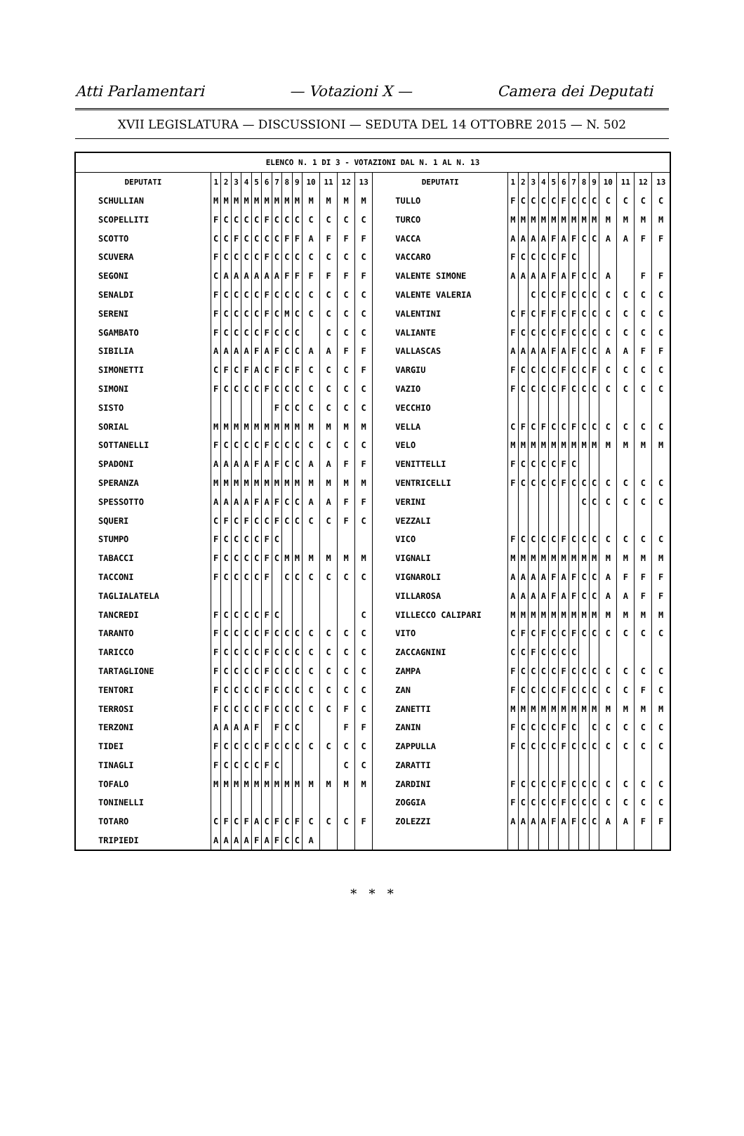Atti Parlamentari — Votazioni X — Camera dei Deputati
XVII LEGISLATURA — DISCUSSIONI — SEDUTA DEL 14 OTTOBRE 2015 — N. 502
| ELENCO N. 1 DI 3 - VOTAZIONI DAL N. 1 AL N. 13 | | | | | | | | | | | | | | | | | | | | | | | | | | | |
| --- | --- | --- | --- | --- | --- | --- | --- | --- | --- | --- | --- | --- | --- | --- | --- | --- | --- | --- | --- | --- | --- | --- | --- | --- | --- | --- | --- |
| DEPUTATI | 1 | 2 | 3 | 4 | 5 | 6 | 7 | 8 | 9 | 10 | 11 | 12 | 13 | DEPUTATI | 1 | 2 | 3 | 4 | 5 | 6 | 7 | 8 | 9 | 10 | 11 | 12 | 13 |
| SCHULLIAN | M | M | M | M | M | M | M | M | M | M | M | M | M | TULLO | F | C | C | C | C | F | C | C | C | C | C | C | C |
| SCOPELLITI | F | C | C | C | C | F | C | C | C | C | C | C | C | TURCO | M | M | M | M | M | M | M | M | M | M | M | M | M |
| SCOTTO | C | C | F | C | C | C | C | F | F | A | F | F | F | VACCA | A | A | A | A | F | A | F | C | C | A | A | F | F |
| SCUVERA | F | C | C | C | C | F | C | C | C | C | C | C | C | VACCARO | F | C | C | C | C | F | C | | | | | | |
| SEGONI | C | A | A | A | A | A | A | F | F | F | F | F | F | VALENTE SIMONE | A | A | A | A | F | A | F | C | C | A | | F | F |
| SENALDI | F | C | C | C | C | F | C | C | C | C | C | C | C | VALENTE VALERIA | | | C | C | C | F | C | C | C | C | C | C | C |
| SERENI | F | C | C | C | C | F | C | M | C | C | C | C | C | VALENTINI | C | F | C | F | F | C | F | C | C | C | C | C | C |
| SGAMBATO | F | C | C | C | C | F | C | C | C | | C | C | C | VALIANTE | F | C | C | C | C | F | C | C | C | C | C | C | C |
| SIBILIA | A | A | A | A | F | A | F | C | C | A | A | F | F | VALLASCAS | A | A | A | A | F | A | F | C | C | A | A | F | F |
| SIMONETTI | C | F | C | F | A | C | F | C | F | C | C | C | F | VARGIU | F | C | C | C | C | F | C | C | F | C | C | C | C |
| SIMONI | F | C | C | C | C | F | C | C | C | C | C | C | C | VAZIO | F | C | C | C | C | F | C | C | C | C | C | C | C |
| SISTO | | | | | | | F | C | C | C | C | C | C | VECCHIO | | | | | | | | | | | | | |
| SORIAL | M | M | M | M | M | M | M | M | M | M | M | M | M | VELLA | C | F | C | F | C | C | F | C | C | C | C | C | C |
| SOTTANELLI | F | C | C | C | C | F | C | C | C | C | C | C | C | VELO | M | M | M | M | M | M | M | M | M | M | M | M | M |
| SPADONI | A | A | A | A | F | A | F | C | C | A | A | F | F | VENITTELLI | F | C | C | C | C | F | C | | | | | | |
| SPERANZA | M | M | M | M | M | M | M | M | M | M | M | M | M | VENTRICELLI | F | C | C | C | C | F | C | C | C | C | C | C | C |
| SPESSOTTO | A | A | A | A | F | A | F | C | C | A | A | F | F | VERINI | | | | | | | | C | C | C | C | C | C |
| SQUERI | C | F | C | F | C | C | F | C | C | C | C | F | C | VEZZALI | | | | | | | | | | | | | |
| STUMPO | F | C | C | C | C | F | C | | | | | | | VICO | F | C | C | C | C | F | C | C | C | C | C | C | C |
| TABACCI | F | C | C | C | C | F | C | M | M | M | M | M | M | VIGNALI | M | M | M | M | M | M | M | M | M | M | M | M | M |
| TACCONI | F | C | C | C | C | F | | C | C | C | C | C | C | VIGNAROLI | A | A | A | A | F | A | F | C | C | A | F | F | F |
| TAGLIALATELA | | | | | | | | | | | | | | VILLAROSA | A | A | A | A | F | A | F | C | C | A | A | F | F |
| TANCREDI | F | C | C | C | C | F | C | | | | | | C | VILLECCO CALIPARI | M | M | M | M | M | M | M | M | M | M | M | M | M |
| TARANTO | F | C | C | C | C | F | C | C | C | C | C | C | C | VITO | C | F | C | F | C | C | F | C | C | C | C | C | C |
| TARICCO | F | C | C | C | C | F | C | C | C | C | C | C | C | ZACCAGNINI | C | C | F | C | C | C | C | | | | | | |
| TARTAGLIONE | F | C | C | C | C | F | C | C | C | C | C | C | C | ZAMPA | F | C | C | C | C | F | C | C | C | C | C | C | C |
| TENTORI | F | C | C | C | C | F | C | C | C | C | C | C | C | ZAN | F | C | C | C | C | F | C | C | C | C | C | F | C |
| TERROSI | F | C | C | C | C | F | C | C | C | C | C | F | C | ZANETTI | M | M | M | M | M | M | M | M | M | M | M | M | M |
| TERZONI | A | A | A | A | F | | F | C | C | | | F | F | ZANIN | F | C | C | C | C | F | C | | C | C | C | C | C |
| TIDEI | F | C | C | C | C | F | C | C | C | C | C | C | C | ZAPPULLA | F | C | C | C | C | F | C | C | C | C | C | C | C |
| TINAGLI | F | C | C | C | C | F | C | | | | | C | C | ZARATTI | | | | | | | | | | | | | |
| TOFALO | M | M | M | M | M | M | M | M | M | M | M | M | M | ZARDINI | F | C | C | C | C | F | C | C | C | C | C | C | C |
| TONINELLI | | | | | | | | | | | | | | ZOGGIA | F | C | C | C | C | F | C | C | C | C | C | C | C |
| TOTARO | C | F | C | F | A | C | F | C | F | C | C | C | F | ZOLEZZI | A | A | A | A | F | A | F | C | C | A | A | F | F |
| TRIPIEDI | A | A | A | A | F | A | F | C | C | A | | | | | | | | | | | | | | | | | |
* * *